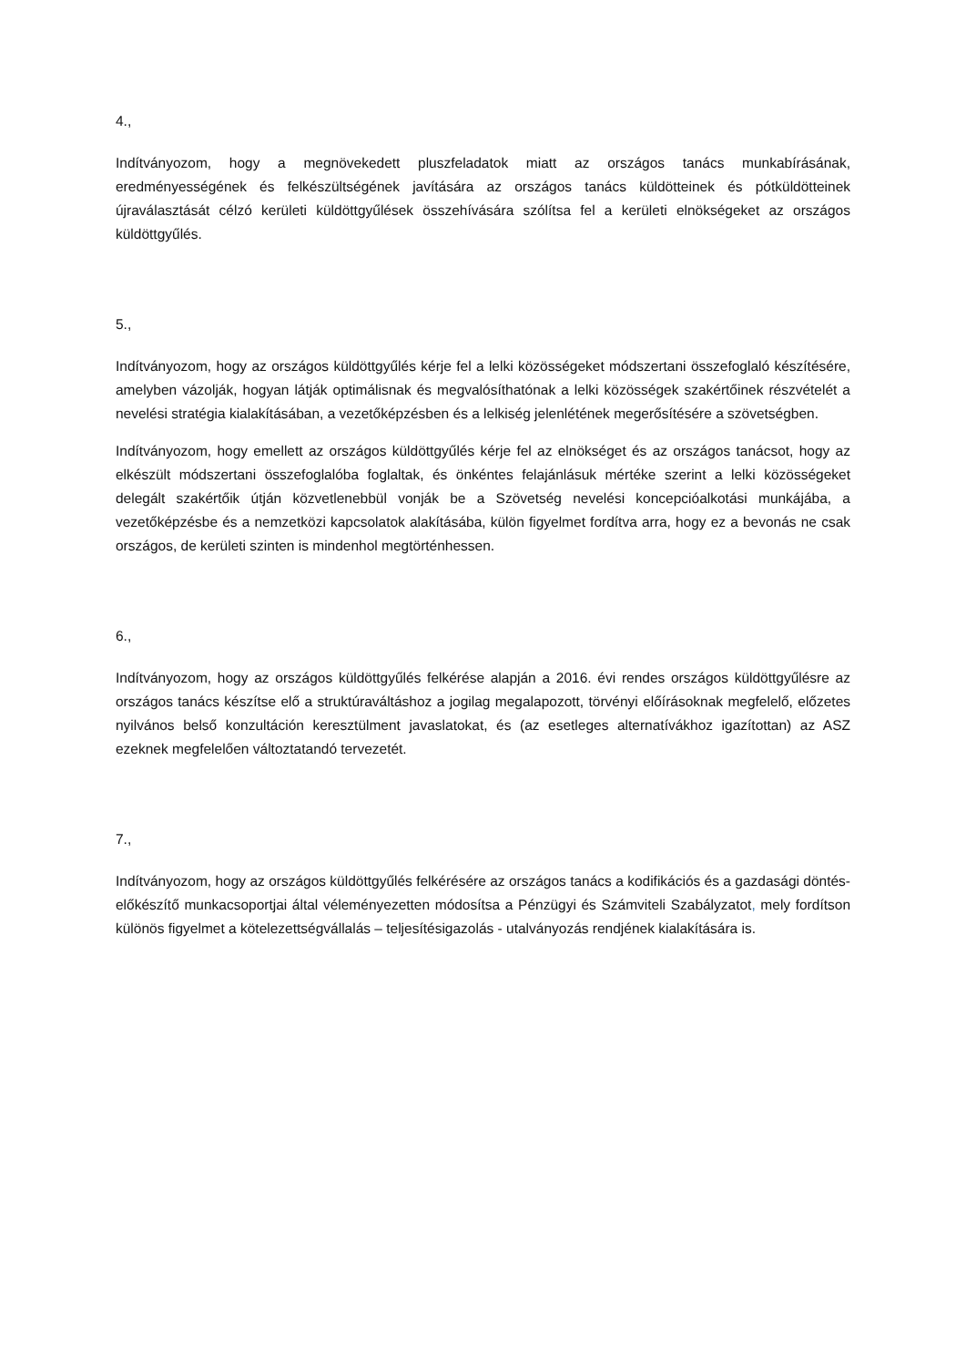4.,
Indítványozom, hogy a megnövekedett pluszfeladatok miatt az országos tanács munkabírásának, eredményességének és felkészültségének javítására az országos tanács küldötteinek és pótküldötteinek újraválasztását célzó kerületi küldöttgyűlések összehívására szólítsa fel a kerületi elnökségeket az országos küldöttgyűlés.
5.,
Indítványozom, hogy az országos küldöttgyűlés kérje fel a lelki közösségeket módszertani összefoglaló készítésére, amelyben vázolják, hogyan látják optimálisnak és megvalósíthatónak a lelki közösségek szakértőinek részvételét a nevelési stratégia kialakításában, a vezetőképzésben és a lelkiség jelenlétének megerősítésére a szövetségben.
Indítványozom, hogy emellett az országos küldöttgyűlés kérje fel az elnökséget és az országos tanácsot, hogy az elkészült módszertani összefoglalóba foglaltak, és önkéntes felajánlásuk mértéke szerint a lelki közösségeket delegált szakértőik útján közvetlenebbül vonják be a Szövetség nevelési koncepcióalkotási munkájába, a vezetőképzésbe és a nemzetközi kapcsolatok alakításába, külön figyelmet fordítva arra, hogy ez a bevonás ne csak országos, de kerületi szinten is mindenhol megtörténhessen.
6.,
Indítványozom, hogy az országos küldöttgyűlés felkérése alapján a 2016. évi rendes országos küldöttgyűlésre az országos tanács készítse elő a struktúraváltáshoz a jogilag megalapozott, törvényi előírásoknak megfelelő, előzetes nyilvános belső konzultáción keresztülment javaslatokat, és (az esetleges alternatívákhoz igazítottan) az ASZ ezeknek megfelelően változtatandó tervezetét.
7.,
Indítványozom, hogy az országos küldöttgyűlés felkérésére az országos tanács a kodifikációs és a gazdasági döntés-előkészítő munkacsoportjai által véleményezetten módosítsa a Pénzügyi és Számviteli Szabályzatot, mely fordítson különös figyelmet a kötelezettségvállalás – teljesítésigazolás - utalványozás rendjének kialakítására is.